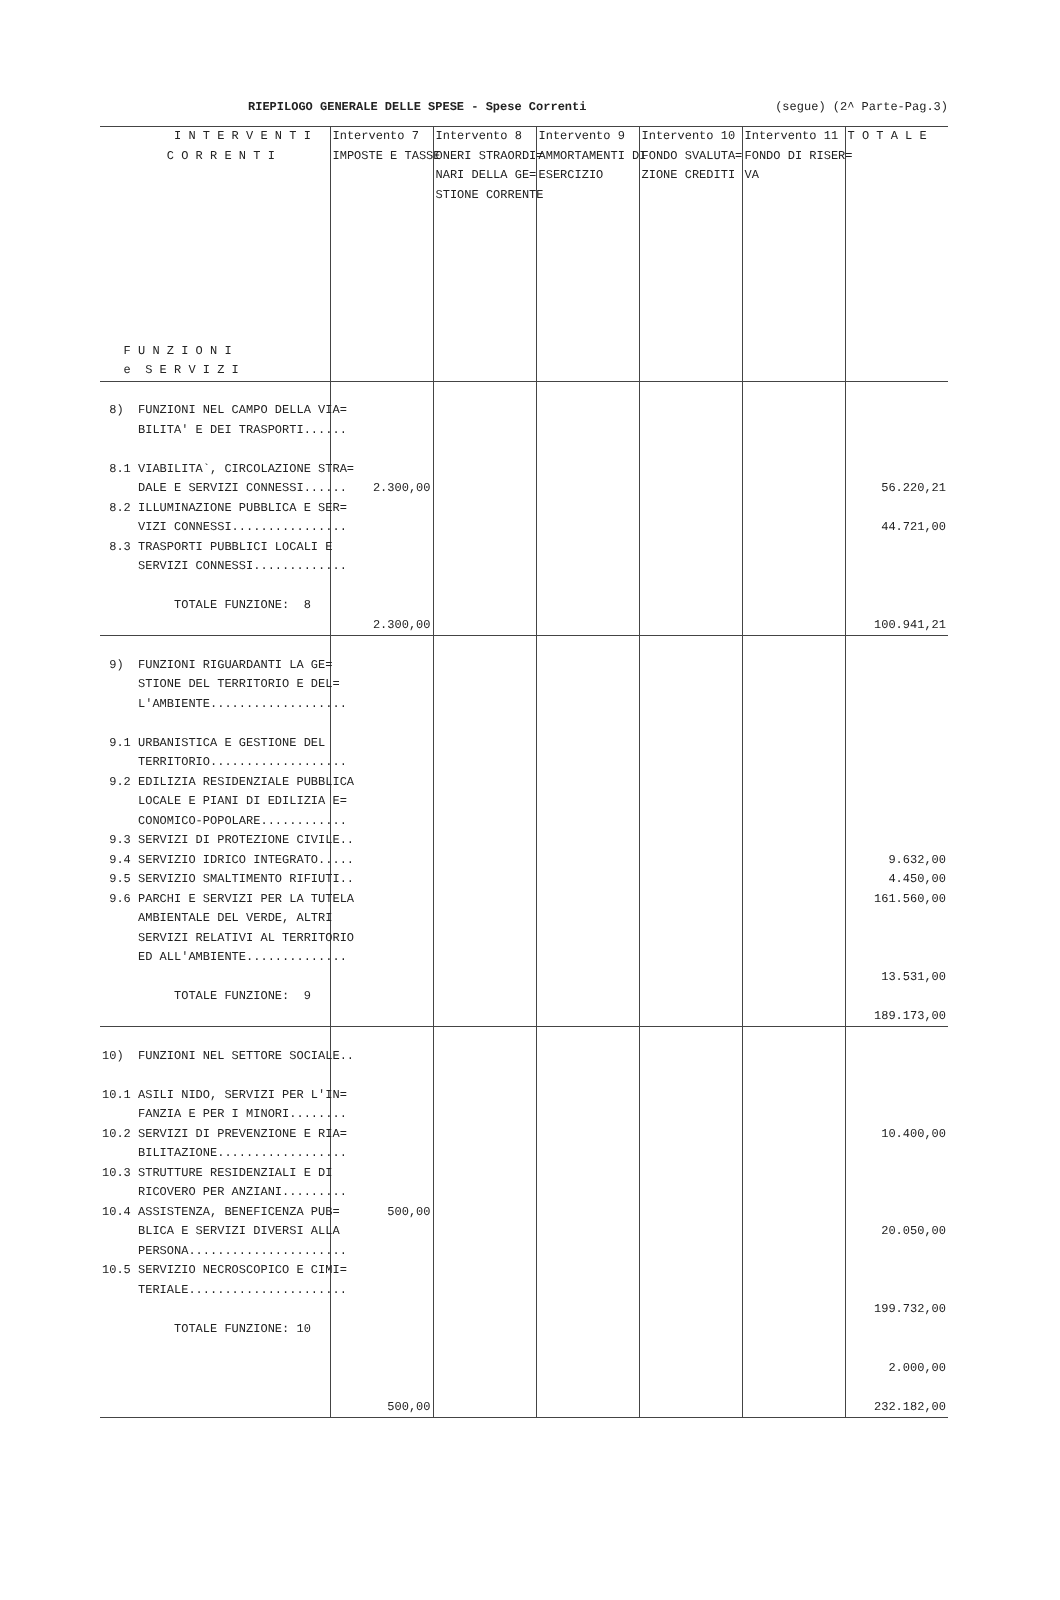RIEPILOGO GENERALE DELLE SPESE - Spese Correnti (segue) (2^ Parte-Pag.3)
| I N T E R V E N T I C O R R E N T I F U N Z I O N I e S E R V I Z I | Intervento 7 IMPOSTE E TASSE | Intervento 8 ONERI STRAORDI= NARI DELLA GE= STIONE CORRENTE | Intervento 9 AMMORTAMENTI DI ESERCIZIO | Intervento 10 FONDO SVALUTA= ZIONE CREDITI | Intervento 11 FONDO DI RISER= VA | T O T A L E |
| --- | --- | --- | --- | --- | --- | --- |
| 8) FUNZIONI NEL CAMPO DELLA VIA= BILITA' E DEI TRASPORTI...... 8.1 VIABILITA`, CIRCOLAZIONE STRA= DALE E SERVIZI CONNESSI...... 8.2 ILLUMINAZIONE PUBBLICA E SER= VIZI CONNESSI................ 8.3 TRASPORTI PUBBLICI LOCALI E SERVIZI CONNESSI............. TOTALE FUNZIONE: 8 | 2.300,00 2.300,00 | | | | | 56.220,21 44.721,00 100.941,21 |
| 9) FUNZIONI RIGUARDANTI LA GE= STIONE DEL TERRITORIO E DEL= L'AMBIENTE................... 9.1 URBANISTICA E GESTIONE DEL TERRITORIO................... 9.2 EDILIZIA RESIDENZIALE PUBBLICA LOCALE E PIANI DI EDILIZIA E= CONOMICO-POPOLARE............ 9.3 SERVIZI DI PROTEZIONE CIVILE.. 9.4 SERVIZIO IDRICO INTEGRATO..... 9.5 SERVIZIO SMALTIMENTO RIFIUTI.. 9.6 PARCHI E SERVIZI PER LA TUTELA AMBIENTALE DEL VERDE, ALTRI SERVIZI RELATIVI AL TERRITORIO ED ALL'AMBIENTE.............. TOTALE FUNZIONE: 9 | | | | | | 9.632,00 4.450,00 161.560,00 13.531,00 189.173,00 |
| 10) FUNZIONI NEL SETTORE SOCIALE.. 10.1 ASILI NIDO, SERVIZI PER L'IN= FANZIA E PER I MINORI........ 10.2 SERVIZI DI PREVENZIONE E RIA= BILITAZIONE.................. 10.3 STRUTTURE RESIDENZIALI E DI RICOVERO PER ANZIANI......... 10.4 ASSISTENZA, BENEFICENZA PUB= BLICA E SERVIZI DIVERSI ALLA PERSONA...................... 10.5 SERVIZIO NECROSCOPICO E CIMI= TERIALE...................... TOTALE FUNZIONE: 10 | 500,00 500,00 | | | | | 10.400,00 20.050,00 199.732,00 2.000,00 232.182,00 |